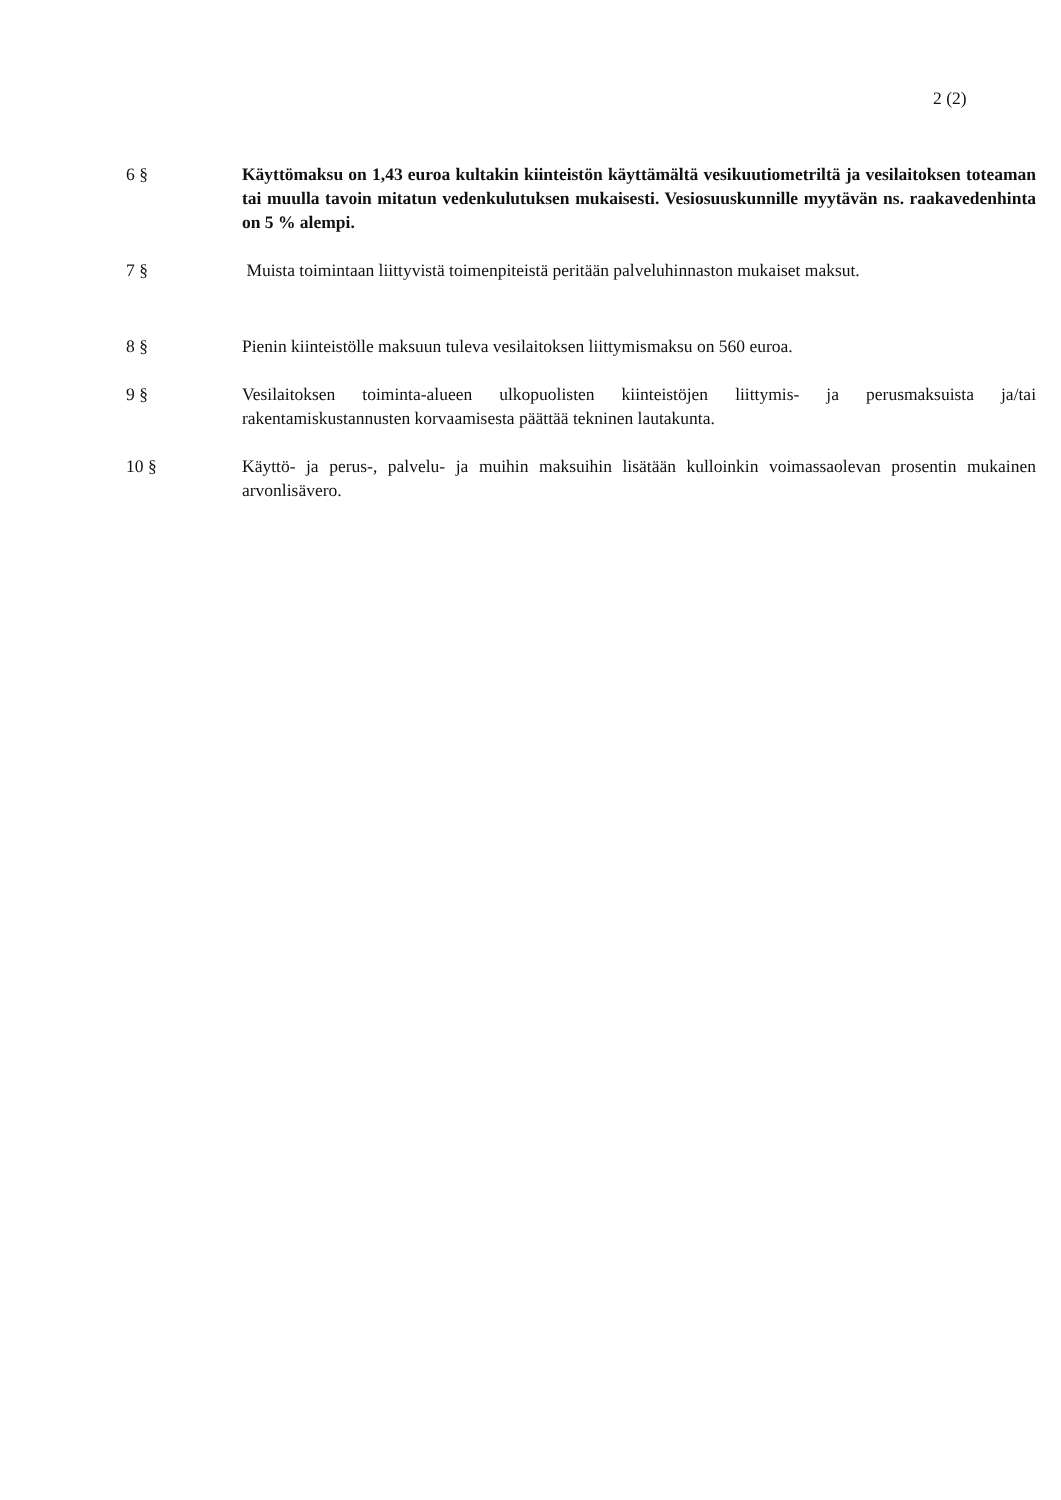2 (2)
6 § Käyttömaksu on 1,43 euroa kultakin kiinteistön käyttämältä vesikuutiometriltä ja vesilaitoksen toteaman tai muulla tavoin mitatun vedenkulutuksen mukaisesti. Vesiosuuskunnille myytävän ns. raakavedenhinta on 5 % alempi.
7 § Muista toimintaan liittyvistä toimenpiteistä peritään palveluhinnaston mukaiset maksut.
8 § Pienin kiinteistölle maksuun tuleva vesilaitoksen liittymismaksu on 560 euroa.
9 § Vesilaitoksen toiminta-alueen ulkopuolisten kiinteistöjen liittymis- ja perusmaksuista ja/tai rakentamiskustannusten korvaamisesta päättää tekninen lautakunta.
10 § Käyttö- ja perus-, palvelu- ja muihin maksuihin lisätään kulloinkin voimassaolevan prosentin mukainen arvonlisävero.